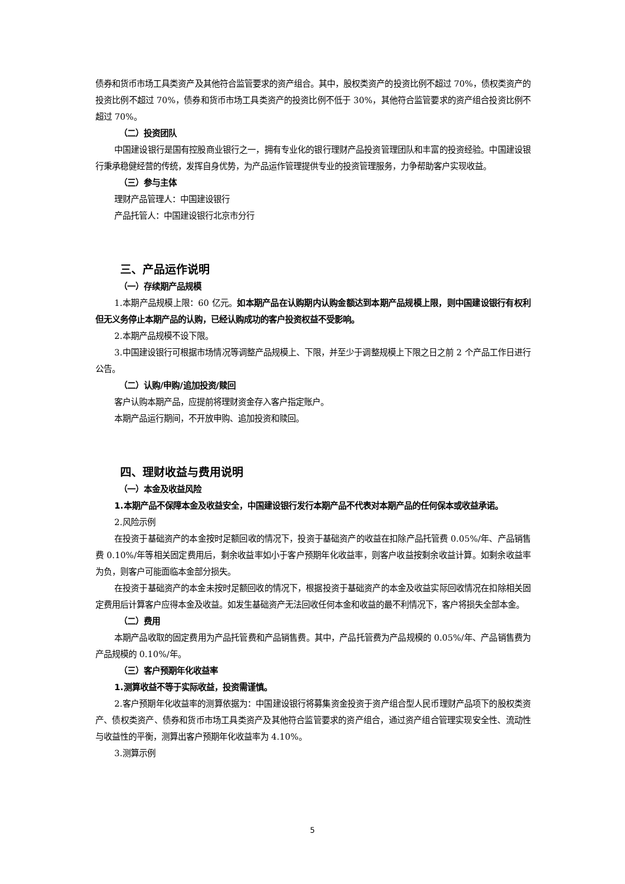债券和货币市场工具类资产及其他符合监管要求的资产组合。其中，股权类资产的投资比例不超过 70%，债权类资产的投资比例不超过 70%，债券和货币市场工具类资产的投资比例不低于 30%，其他符合监管要求的资产组合投资比例不超过 70%。
（二）投资团队
中国建设银行是国有控股商业银行之一，拥有专业化的银行理财产品投资管理团队和丰富的投资经验。中国建设银行秉承稳健经营的传统，发挥自身优势，为产品运作管理提供专业的投资管理服务，力争帮助客户实现收益。
（三）参与主体
理财产品管理人：中国建设银行
产品托管人：中国建设银行北京市分行
三、产品运作说明
（一）存续期产品规模
1.本期产品规模上限：60 亿元。如本期产品在认购期内认购金额达到本期产品规模上限，则中国建设银行有权利但无义务停止本期产品的认购，已经认购成功的客户投资权益不受影响。
2.本期产品规模不设下限。
3.中国建设银行可根据市场情况等调整产品规模上、下限，并至少于调整规模上下限之日之前 2 个产品工作日进行公告。
（二）认购/申购/追加投资/赎回
客户认购本期产品，应提前将理财资金存入客户指定账户。
本期产品运行期间，不开放申购、追加投资和赎回。
四、理财收益与费用说明
（一）本金及收益风险
1.本期产品不保障本金及收益安全，中国建设银行发行本期产品不代表对本期产品的任何保本或收益承诺。
2.风险示例
在投资于基础资产的本金按时足额回收的情况下，投资于基础资产的收益在扣除产品托管费 0.05%/年、产品销售费 0.10%/年等相关固定费用后，剩余收益率如小于客户预期年化收益率，则客户收益按剩余收益计算。如剩余收益率为负，则客户可能面临本金部分损失。
在投资于基础资产的本金未按时足额回收的情况下，根据投资于基础资产的本金及收益实际回收情况在扣除相关固定费用后计算客户应得本金及收益。如发生基础资产无法回收任何本金和收益的最不利情况下，客户将损失全部本金。
（二）费用
本期产品收取的固定费用为产品托管费和产品销售费。其中，产品托管费为产品规模的 0.05%/年、产品销售费为产品规模的 0.10%/年。
（三）客户预期年化收益率
1.测算收益不等于实际收益，投资需谨慎。
2.客户预期年化收益率的测算依据为：中国建设银行将募集资金投资于资产组合型人民币理财产品项下的股权类资产、债权类资产、债券和货币市场工具类资产及其他符合监管要求的资产组合，通过资产组合管理实现安全性、流动性与收益性的平衡，测算出客户预期年化收益率为 4.10%。
3.测算示例
5